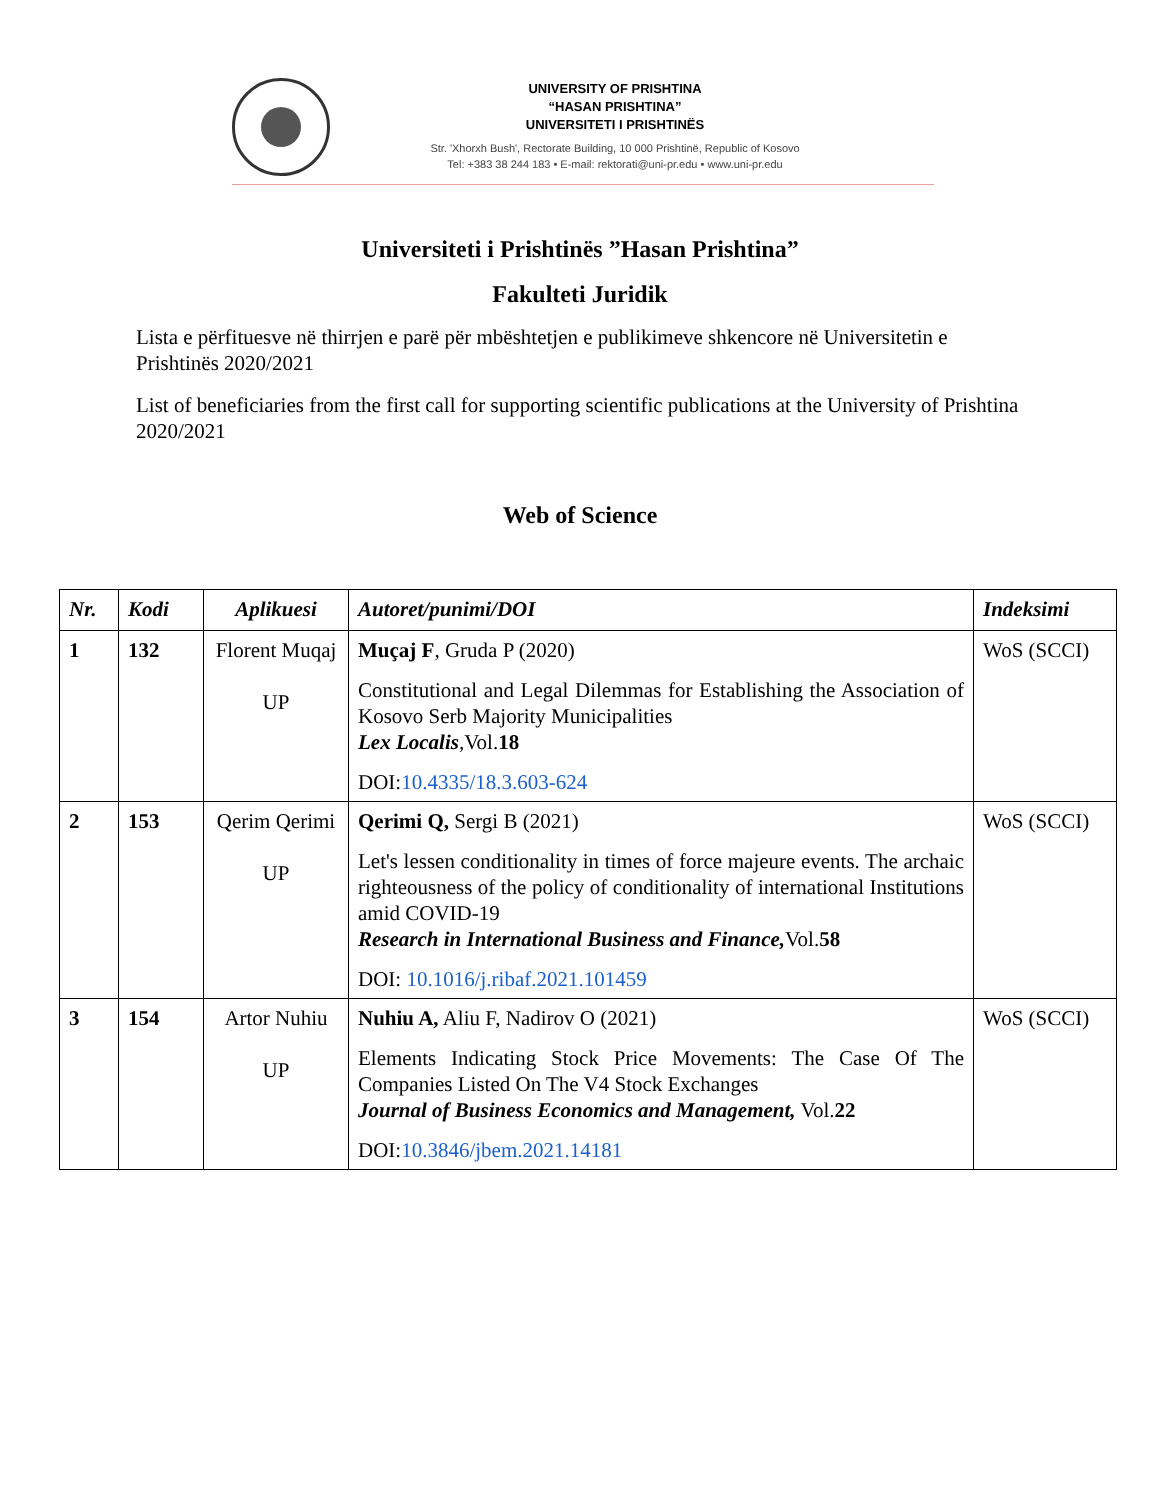UNIVERSITY OF PRISHTINA
“HASAN PRISHTINA”
UNIVERSITETI I PRISHTINËS
Str. 'Xhorxh Bush', Rectorate Building, 10 000 Prishtinë, Republic of Kosovo
Tel: +383 38 244 183 • E-mail: rektorati@uni-pr.edu • www.uni-pr.edu
Universiteti i Prishtinës ”Hasan Prishtina”
Fakulteti Juridik
Lista e përfituesve në thirrjen e parë për mbështetjen e publikimeve shkencore në Universitetin e Prishtinës 2020/2021
List of beneficiaries from the first call for supporting scientific publications at the University of Prishtina 2020/2021
Web of Science
| Nr. | Kodi | Aplikuesi | Autoret/punimi/DOI | Indeksimi |
| --- | --- | --- | --- | --- |
| 1 | 132 | Florent Muqaj UP | Muçaj F , Gruda P (2020) Constitutional and Legal Dilemmas for Establishing the Association of Kosovo Serb Majority Municipalities Lex Localis ,Vol. 18 DOI: 10.4335/18.3.603-624 | WoS (SCCI) |
| 2 | 153 | Qerim Qerimi UP | Qerimi Q, Sergi B (2021) Let's lessen conditionality in times of force majeure events. The archaic righteousness of the policy of conditionality of international Institutions amid COVID-19 Research in International Business and Finance, Vol. 58 DOI: 10.1016/j.ribaf.2021.101459 | WoS (SCCI) |
| 3 | 154 | Artor Nuhiu UP | Nuhiu A, Aliu F, Nadirov O (2021) Elements Indicating Stock Price Movements: The Case Of The Companies Listed On The V4 Stock Exchanges Journal of Business Economics and Management, Vol. 22 DOI: 10.3846/jbem.2021.14181 | WoS (SCCI) |